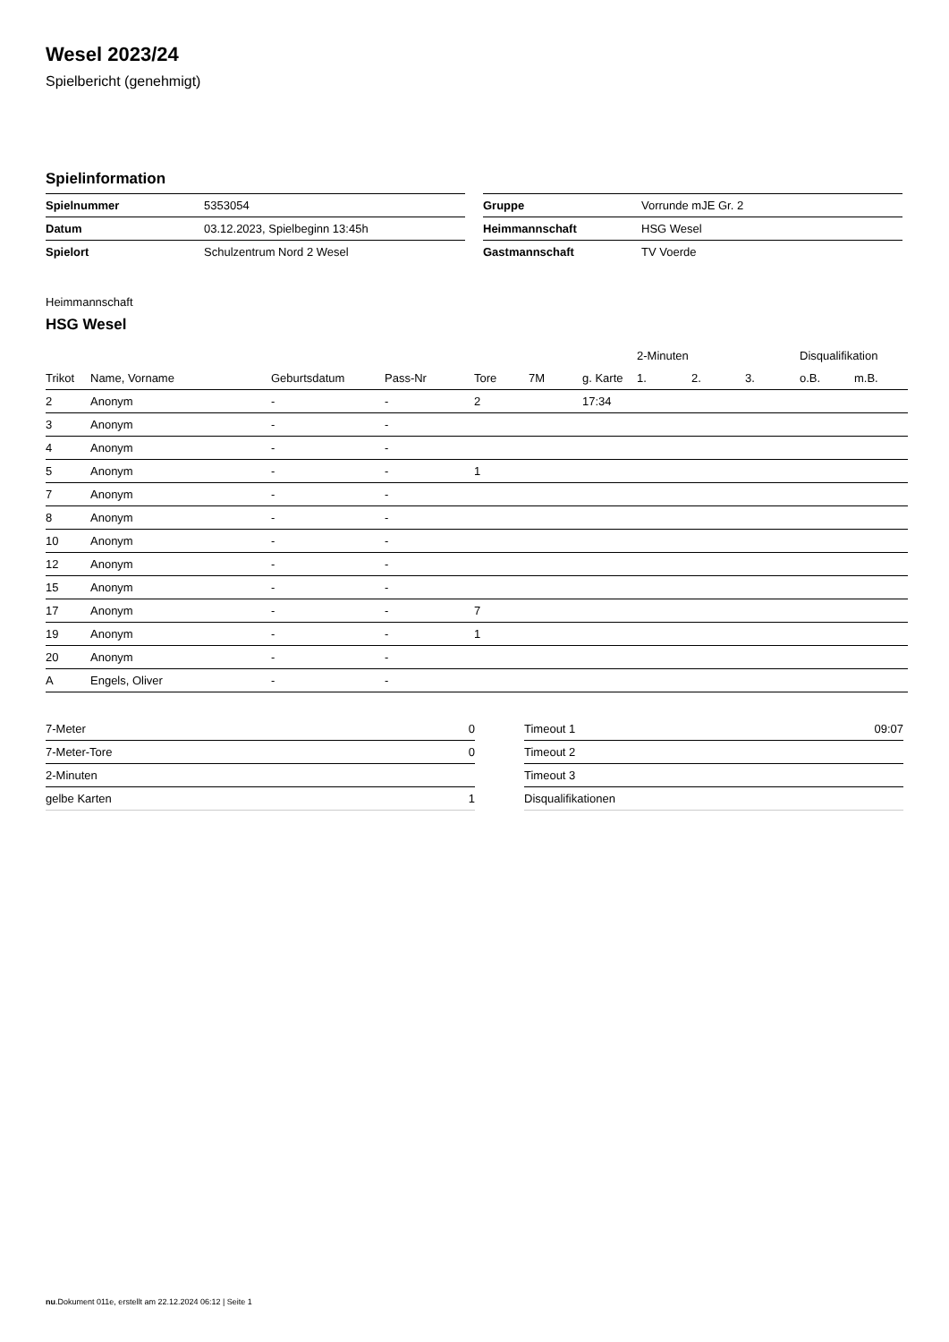Wesel 2023/24
Spielbericht (genehmigt)
Spielinformation
| Spielnummer | 5353054 |
| Datum | 03.12.2023, Spielbeginn 13:45h |
| Spielort | Schulzentrum Nord 2 Wesel |
| Gruppe | Vorrunde mJE Gr. 2 |
| Heimmannschaft | HSG Wesel |
| Gastmannschaft | TV Voerde |
Heimmannschaft
HSG Wesel
| | | | | | | | 2-Minuten | | | Disqualifikation | |
| --- | --- | --- | --- | --- | --- | --- | --- | --- | --- | --- | --- |
| Trikot | Name, Vorname | Geburtsdatum | Pass-Nr | Tore | 7M | g. Karte | 1. | 2. | 3. | o.B. | m.B. |
| 2 | Anonym | - | - | 2 | | 17:34 | | | | | |
| 3 | Anonym | - | - | | | | | | | | |
| 4 | Anonym | - | - | | | | | | | | |
| 5 | Anonym | - | - | 1 | | | | | | | |
| 7 | Anonym | - | - | | | | | | | | |
| 8 | Anonym | - | - | | | | | | | | |
| 10 | Anonym | - | - | | | | | | | | |
| 12 | Anonym | - | - | | | | | | | | |
| 15 | Anonym | - | - | | | | | | | | |
| 17 | Anonym | - | - | 7 | | | | | | | |
| 19 | Anonym | - | - | 1 | | | | | | | |
| 20 | Anonym | - | - | | | | | | | | |
| A | Engels, Oliver | - | - | | | | | | | | |
| 7-Meter | 0 |
| 7-Meter-Tore | 0 |
| 2-Minuten | |
| gelbe Karten | 1 |
| Timeout 1 | 09:07 |
| Timeout 2 | |
| Timeout 3 | |
| Disqualifikationen | |
nu.Dokument 011e, erstellt am 22.12.2024 06:12 | Seite 1